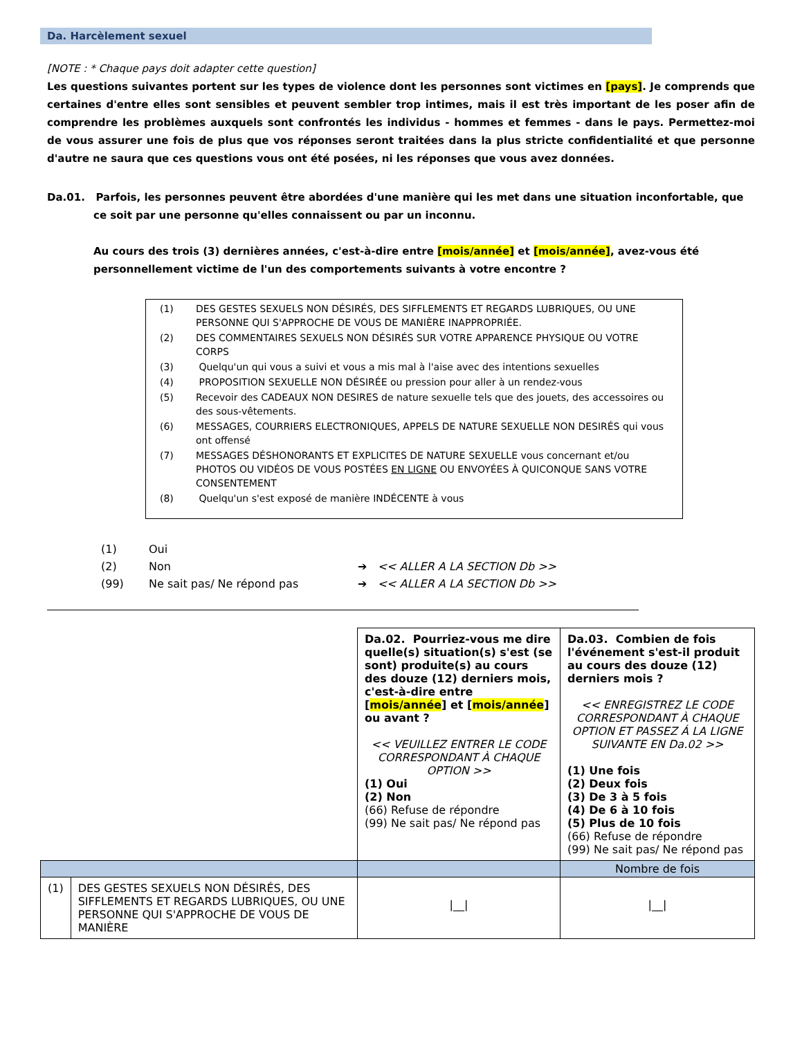Da. Harcèlement sexuel
[NOTE : * Chaque pays doit adapter cette question]
Les questions suivantes portent sur les types de violence dont les personnes sont victimes en [pays]. Je comprends que certaines d'entre elles sont sensibles et peuvent sembler trop intimes, mais il est très important de les poser afin de comprendre les problèmes auxquels sont confrontés les individus - hommes et femmes - dans le pays. Permettez-moi de vous assurer une fois de plus que vos réponses seront traitées dans la plus stricte confidentialité et que personne d'autre ne saura que ces questions vous ont été posées, ni les réponses que vous avez données.
Da.01. Parfois, les personnes peuvent être abordées d'une manière qui les met dans une situation inconfortable, que ce soit par une personne qu'elles connaissent ou par un inconnu.
Au cours des trois (3) dernières années, c'est-à-dire entre [mois/année] et [mois/année], avez-vous été personnellement victime de l'un des comportements suivants à votre encontre ?
| (1) | DES GESTES SEXUELS NON DÉSIRÉS, DES SIFFLEMENTS ET REGARDS LUBRIQUES, OU UNE PERSONNE QUI S'APPROCHE DE VOUS DE MANIÈRE INAPPROPRIÉE. |
| (2) | DES COMMENTAIRES SEXUELS NON DÉSIRÉS SUR VOTRE APPARENCE PHYSIQUE OU VOTRE CORPS |
| (3) | Quelqu'un qui vous a suivi et vous a mis mal à l'aise avec des intentions sexuelles |
| (4) | PROPOSITION SEXUELLE NON DÉSIRÉE ou pression pour aller à un rendez-vous |
| (5) | Recevoir des CADEAUX NON DESIRES de nature sexuelle tels que des jouets, des accessoires ou des sous-vêtements. |
| (6) | MESSAGES, COURRIERS ELECTRONIQUES, APPELS DE NATURE SEXUELLE NON DESIRÉS qui vous ont offensé |
| (7) | MESSAGES DÉSHONORANTS ET EXPLICITES DE NATURE SEXUELLE vous concernant et/ou PHOTOS OU VIDÉOS DE VOUS POSTÉES EN LIGNE OU ENVOYÉES À QUICONQUE SANS VOTRE CONSENTEMENT |
| (8) | Quelqu'un s'est exposé de manière INDÉCENTE à vous |
| (1) | Oui | |
| (2) | Non | ➔ << ALLER A LA SECTION Db >> |
| (99) | Ne sait pas/ Ne répond pas | ➔ << ALLER A LA SECTION Db >> |
| | | Da.02. Pourriez-vous me dire quelle(s) situation(s) s'est (se sont) produite(s) au cours des douze (12) derniers mois, c'est-à-dire entre [ mois/année ] et [ mois/année ] ou avant ? << VEUILLEZ ENTRER LE CODE CORRESPONDANT À CHAQUE OPTION >> (1) Oui (2) Non (66) Refuse de répondre (99) Ne sait pas/ Ne répond pas | Da.03. Combien de fois l'événement s'est-il produit au cours des douze (12) derniers mois ? << ENREGISTREZ LE CODE CORRESPONDANT À CHAQUE OPTION ET PASSEZ Á LA LIGNE SUIVANTE EN Da.02 >> (1) Une fois (2) Deux fois (3) De 3 à 5 fois (4) De 6 à 10 fois (5) Plus de 10 fois (66) Refuse de répondre (99) Ne sait pas/ Ne répond pas |
| | | | Nombre de fois |
| (1) | DES GESTES SEXUELS NON DÉSIRÉS, DES SIFFLEMENTS ET REGARDS LUBRIQUES, OU UNE PERSONNE QUI S'APPROCHE DE VOUS DE MANIÈRE | /__/ | /__/ |